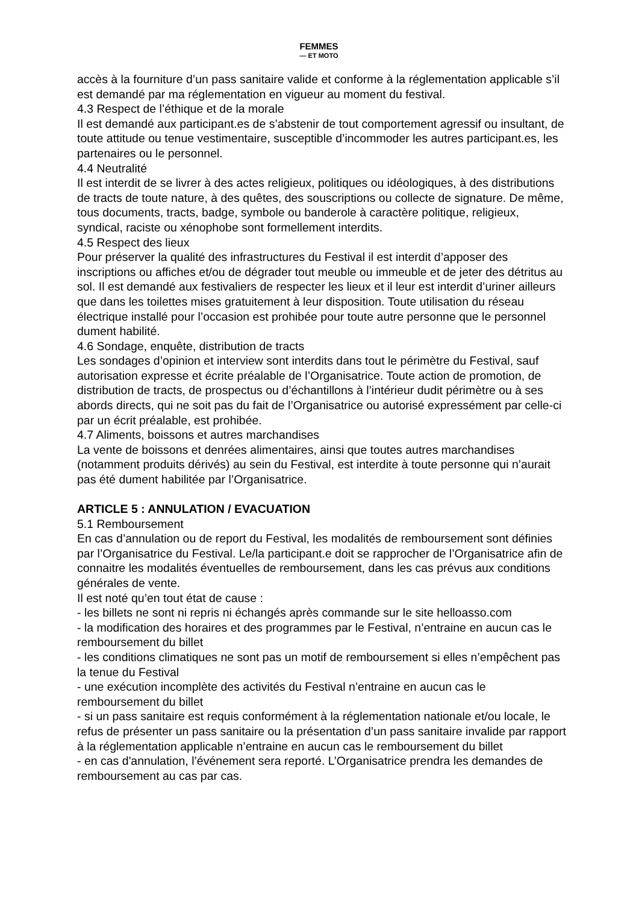FEMMES
— ET MOTO
accès à la fourniture d’un pass sanitaire valide et conforme à la réglementation applicable s’il est demandé par ma réglementation en vigueur au moment du festival.
4.3 Respect de l’éthique et de la morale
Il est demandé aux participant.es de s’abstenir de tout comportement agressif ou insultant, de toute attitude ou tenue vestimentaire, susceptible d’incommoder les autres participant.es, les partenaires ou le personnel.
4.4 Neutralité
Il est interdit de se livrer à des actes religieux, politiques ou idéologiques, à des distributions de tracts de toute nature, à des quêtes, des souscriptions ou collecte de signature. De même, tous documents, tracts, badge, symbole ou banderole à caractère politique, religieux, syndical, raciste ou xénophobe sont formellement interdits.
4.5 Respect des lieux
Pour préserver la qualité des infrastructures du Festival il est interdit d’apposer des inscriptions ou affiches et/ou de dégrader tout meuble ou immeuble et de jeter des détritus au sol. Il est demandé aux festivaliers de respecter les lieux et il leur est interdit d’uriner ailleurs que dans les toilettes mises gratuitement à leur disposition. Toute utilisation du réseau électrique installé pour l’occasion est prohibée pour toute autre personne que le personnel dument habilité.
4.6 Sondage, enquête, distribution de tracts
Les sondages d’opinion et interview sont interdits dans tout le périmètre du Festival, sauf autorisation expresse et écrite préalable de l’Organisatrice. Toute action de promotion, de distribution de tracts, de prospectus ou d’échantillons à l’intérieur dudit périmètre ou à ses abords directs, qui ne soit pas du fait de l’Organisatrice ou autorisé expressément par celle-ci par un écrit préalable, est prohibée.
4.7 Aliments, boissons et autres marchandises
La vente de boissons et denrées alimentaires, ainsi que toutes autres marchandises (notamment produits dérivés) au sein du Festival, est interdite à toute personne qui n’aurait pas été dument habilitée par l’Organisatrice.
ARTICLE 5 : ANNULATION / EVACUATION
5.1 Remboursement
En cas d’annulation ou de report du Festival, les modalités de remboursement sont définies par l’Organisatrice du Festival. Le/la participant.e doit se rapprocher de l’Organisatrice afin de connaitre les modalités éventuelles de remboursement, dans les cas prévus aux conditions générales de vente.
Il est noté qu’en tout état de cause :
- les billets ne sont ni repris ni échangés après commande sur le site helloasso.com
- la modification des horaires et des programmes par le Festival, n’entraine en aucun cas le remboursement du billet
- les conditions climatiques ne sont pas un motif de remboursement si elles n’empêchent pas la tenue du Festival
- une exécution incomplète des activités du Festival n’entraine en aucun cas le remboursement du billet
- si un pass sanitaire est requis conformément à la réglementation nationale et/ou locale, le refus de présenter un pass sanitaire ou la présentation d’un pass sanitaire invalide par rapport à la réglementation applicable n’entraine en aucun cas le remboursement du billet
- en cas d'annulation, l’événement sera reporté. L’Organisatrice prendra les demandes de remboursement au cas par cas.